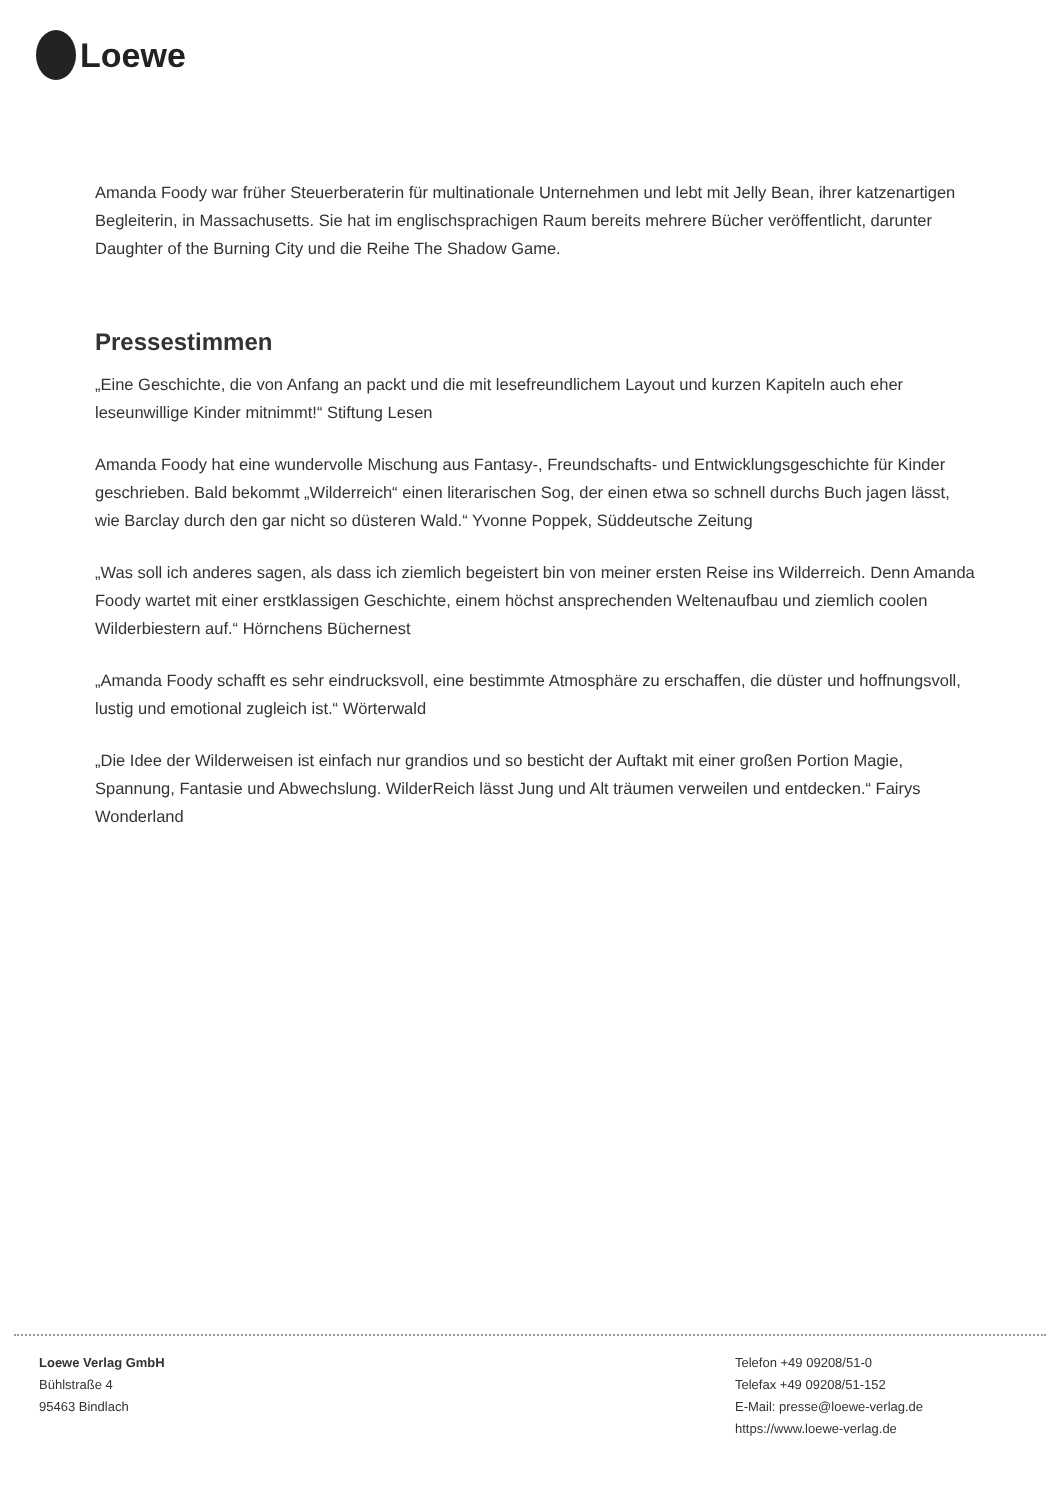Loewe
Amanda Foody war früher Steuerberaterin für multinationale Unternehmen und lebt mit Jelly Bean, ihrer katzenartigen Begleiterin, in Massachusetts. Sie hat im englischsprachigen Raum bereits mehrere Bücher veröffentlicht, darunter Daughter of the Burning City und die Reihe The Shadow Game.
Pressestimmen
„Eine Geschichte, die von Anfang an packt und die mit lesefreundlichem Layout und kurzen Kapiteln auch eher leseunwillige Kinder mitnimmt!“ Stiftung Lesen
Amanda Foody hat eine wundervolle Mischung aus Fantasy-, Freundschafts- und Entwicklungsgeschichte für Kinder geschrieben. Bald bekommt „Wilderreich“ einen literarischen Sog, der einen etwa so schnell durchs Buch jagen lässt, wie Barclay durch den gar nicht so düsteren Wald.“ Yvonne Poppek, Süddeutsche Zeitung
„Was soll ich anderes sagen, als dass ich ziemlich begeistert bin von meiner ersten Reise ins Wilderreich. Denn Amanda Foody wartet mit einer erstklassigen Geschichte, einem höchst ansprechenden Weltenaufbau und ziemlich coolen Wilderbiestern auf.“ Hörnchens Büchernest
„Amanda Foody schafft es sehr eindrucksvoll, eine bestimmte Atmosphäre zu erschaffen, die düster und hoffnungsvoll, lustig und emotional zugleich ist.“ Wörterwald
„Die Idee der Wilderweisen ist einfach nur grandios und so besticht der Auftakt mit einer großen Portion Magie, Spannung, Fantasie und Abwechslung. WilderReich lässt Jung und Alt träumen verweilen und entdecken.“ Fairys Wonderland
Loewe Verlag GmbH
Bühlstraße 4
95463 Bindlach
Telefon +49 09208/51-0
Telefax +49 09208/51-152
E-Mail: presse@loewe-verlag.de
https://www.loewe-verlag.de